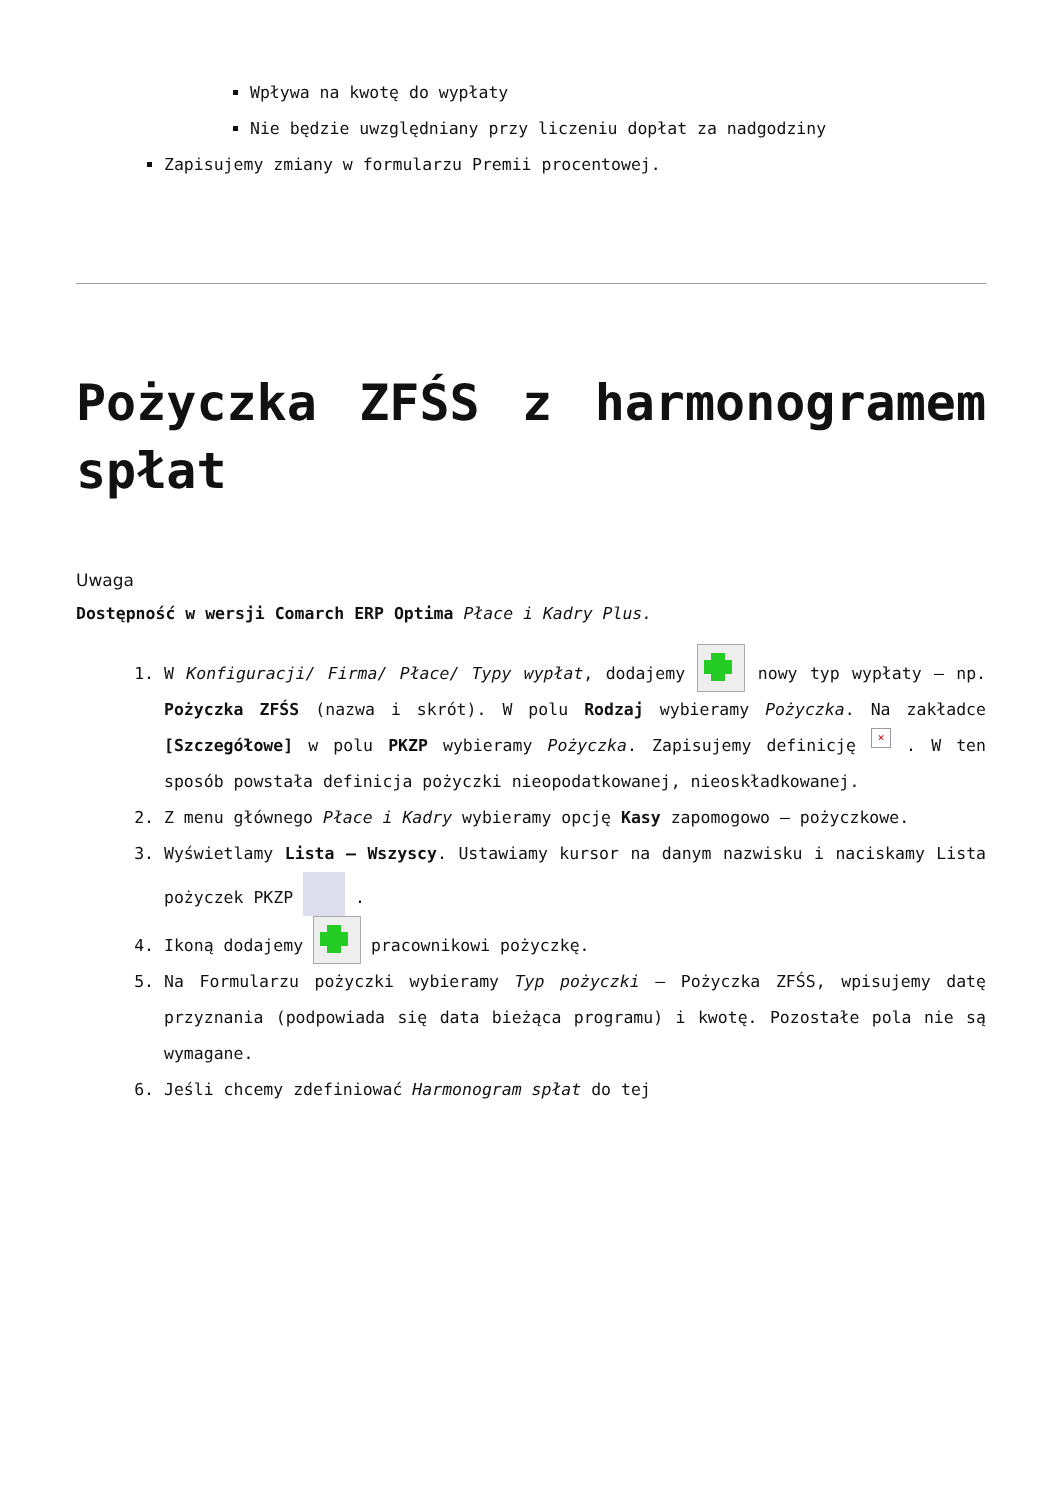Wpływa na kwotę do wypłaty
Nie będzie uwzględniany przy liczeniu dopłat za nadgodziny
Zapisujemy zmiany w formularzu Premii procentowej.
Pożyczka ZFŚS z harmonogramem spłat
Uwaga
Dostępność w wersji Comarch ERP Optima Płace i Kadry Plus.
1. W Konfiguracji/ Firma/ Płace/ Typy wypłat, dodajemy nowy typ wypłaty – np. Pożyczka ZFŚS (nazwa i skrót). W polu Rodzaj wybieramy Pożyczka. Na zakładce [Szczegółowe] w polu PKZP wybieramy Pożyczka. Zapisujemy definicję × . W ten sposób powstała definicja pożyczki nieopodatkowanej, nieoskładkowanej.
2. Z menu głównego Płace i Kadry wybieramy opcję Kasy zapomogowo – pożyczkowe.
3. Wyświetlamy Lista – Wszyscy. Ustawiamy kursor na danym nazwisku i naciskamy Lista pożyczek PKZP .
4. Ikoną dodajemy pracownikowi pożyczkę.
5. Na Formularzu pożyczki wybieramy Typ pożyczki – Pożyczka ZFŚS, wpisujemy datę przyznania (podpowiada się data bieżąca programu) i kwotę. Pozostałe pola nie są wymagane.
6. Jeśli chcemy zdefiniować Harmonogram spłat do tej